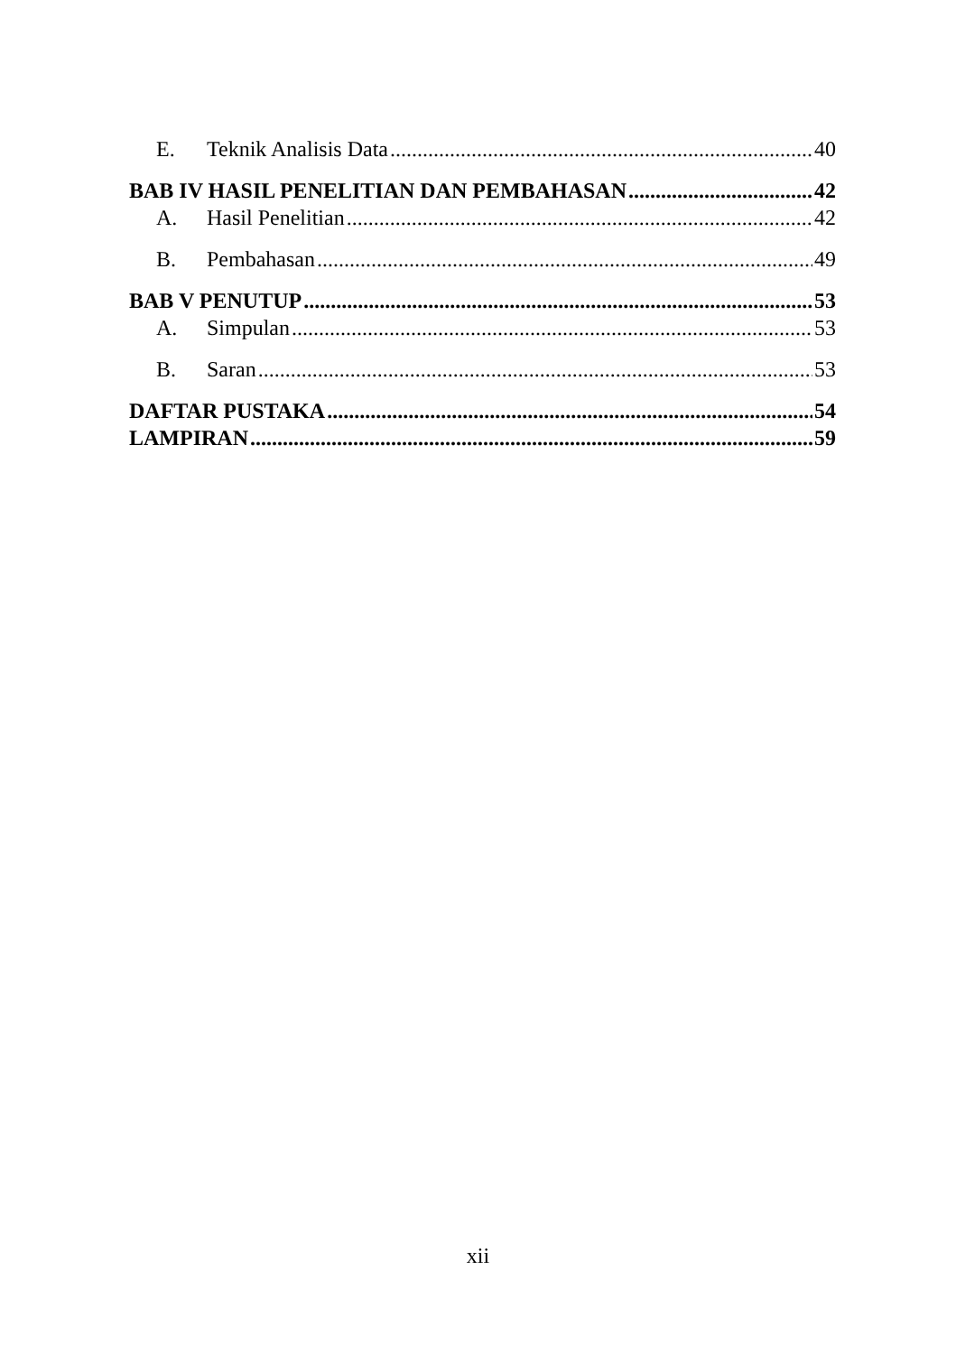E. Teknik Analisis Data 40
BAB IV HASIL PENELITIAN DAN PEMBAHASAN 42
A. Hasil Penelitian 42
B. Pembahasan 49
BAB V PENUTUP 53
A. Simpulan 53
B. Saran 53
DAFTAR PUSTAKA 54
LAMPIRAN 59
xii